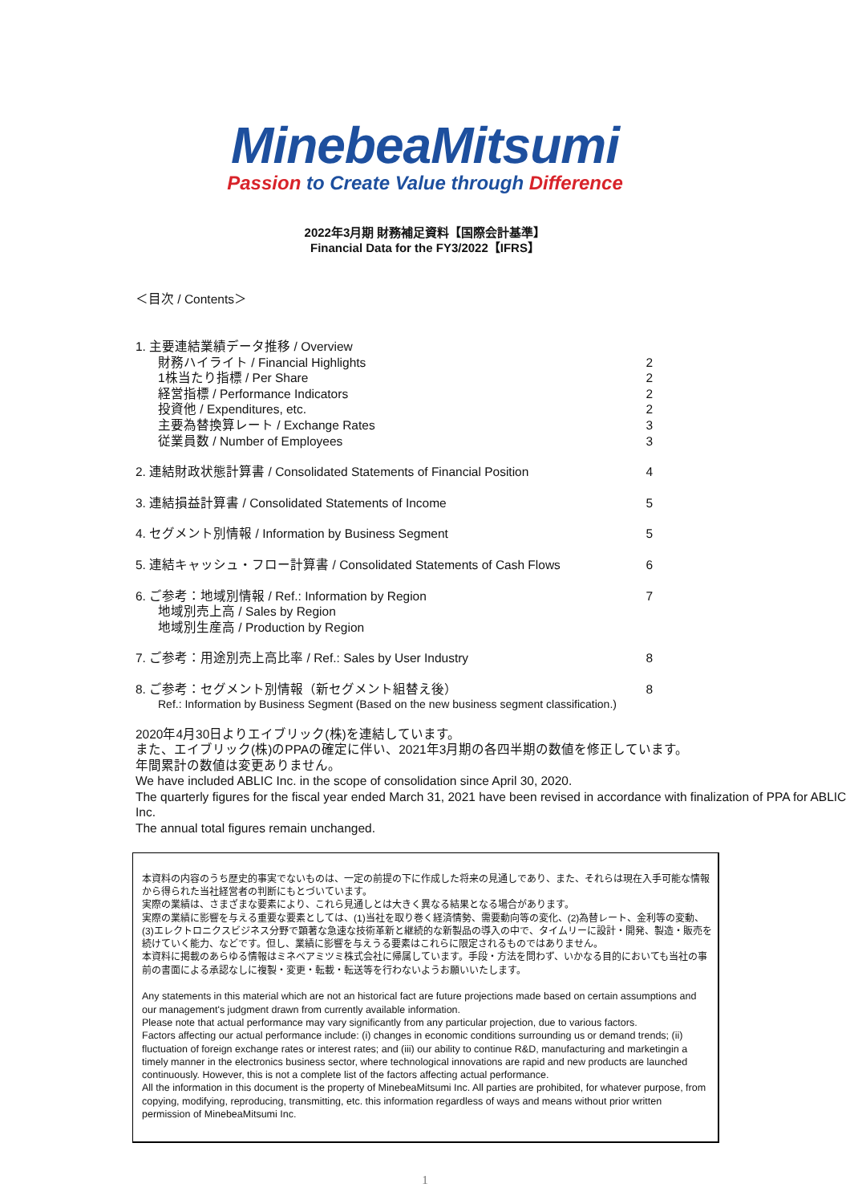MinebeaMitsumi
Passion to Create Value through Difference
2022年3月期 財務補足資料【国際会計基準】
Financial Data for the FY3/2022【IFRS】
＜目次 / Contents＞
1. 主要連結業績データ推移 / Overview
財務ハイライト / Financial Highlights 2
1株当たり指標 / Per Share 2
経営指標 / Performance Indicators 2
投資他 / Expenditures, etc. 2
主要為替換算レート / Exchange Rates 3
従業員数 / Number of Employees 3
2. 連結財政状態計算書 / Consolidated Statements of Financial Position 4
3. 連結損益計算書 / Consolidated Statements of Income 5
4. セグメント別情報 / Information by Business Segment 5
5. 連結キャッシュ・フロー計算書 / Consolidated Statements of Cash Flows 6
6. ご参考：地域別情報 / Ref.: Information by Region 7
地域別売上高 / Sales by Region
地域別生産高 / Production by Region
7. ご参考：用途別売上高比率 / Ref.: Sales by User Industry 8
8. ご参考：セグメント別情報（新セグメント組替え後） 8
Ref.: Information by Business Segment (Based on the new business segment classification.)
2020年4月30日よりエイブリック(株)を連結しています。
また、エイブリック(株)のPPAの確定に伴い、2021年3月期の各四半期の数値を修正しています。
年間累計の数値は変更ありません。
We have included ABLIC Inc. in the scope of consolidation since April 30, 2020.
The quarterly figures for the fiscal year ended March 31, 2021 have been revised in accordance with finalization of PPA for ABLIC Inc.
The annual total figures remain unchanged.
本資料の内容のうち歴史的事実でないものは、一定の前提の下に作成した将来の見通しであり、また、それらは現在入手可能な情報から得られた当社経営者の判断にもとづいています。
実際の業績は、さまざまな要素により、これら見通しとは大きく異なる結果となる場合があります。
実際の業績に影響を与える重要な要素としては、(1)当社を取り巻く経済情勢、需要動向等の変化、(2)為替レート、金利等の変動、(3)エレクトロニクスビジネス分野で顕著な急速な技術革新と継続的な新製品の導入の中で、タイムリーに設計・開発、製造・販売を続けていく能力、などです。但し、業績に影響を与えうる要素はこれらに限定されるものではありません。
本資料に掲載のあらゆる情報はミネベアミツミ株式会社に帰属しています。手段・方法を問わず、いかなる目的においても当社の事前の書面による承認なしに複製・変更・転載・転送等を行わないようお願いいたします。
Any statements in this material which are not an historical fact are future projections made based on certain assumptions and our management's judgment drawn from currently available information.
Please note that actual performance may vary significantly from any particular projection, due to various factors.
Factors affecting our actual performance include: (i) changes in economic conditions surrounding us or demand trends; (ii) fluctuation of foreign exchange rates or interest rates; and (iii) our ability to continue R&D, manufacturing and marketingin a timely manner in the electronics business sector, where technological innovations are rapid and new products are launched continuously. However, this is not a complete list of the factors affecting actual performance.
All the information in this document is the property of MinebeaMitsumi Inc. All parties are prohibited, for whatever purpose, from copying, modifying, reproducing, transmitting, etc. this information regardless of ways and means without prior written permission of MinebeaMitsumi Inc.
1